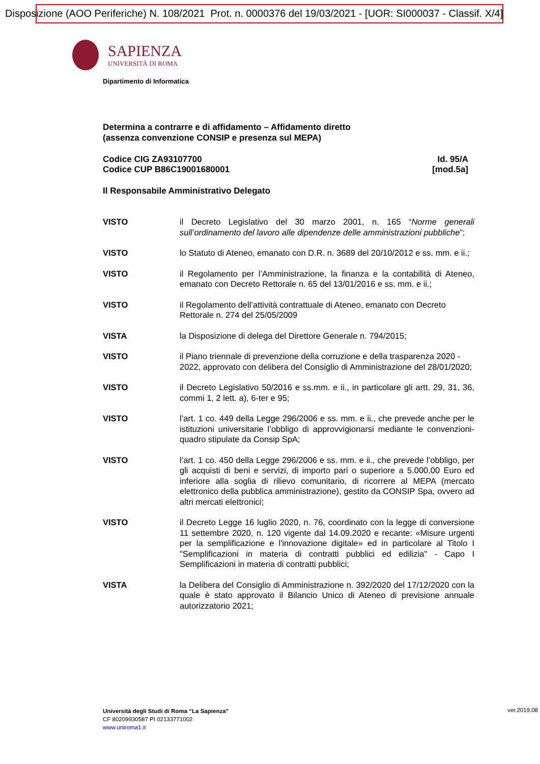Disposizione (AOO Periferiche) N. 108/2021 Prot. n. 0000376 del 19/03/2021 - [UOR: SI000037 - Classif. X/4]
SAPIENZA
UNIVERSITÀ DI ROMA
Dipartimento di Informatica
Determina a contrarre e di affidamento – Affidamento diretto
(assenza convenzione CONSIP e presenza sul MEPA)
Codice CIG ZA93107700
Codice CUP B86C19001680001
Id. 95/A
[mod.5a]
Il Responsabile Amministrativo Delegato
VISTO il Decreto Legislativo del 30 marzo 2001, n. 165 “Norme generali sull’ordinamento del lavoro alle dipendenze delle amministrazioni pubbliche”;
VISTO lo Statuto di Ateneo, emanato con D.R. n. 3689 del 20/10/2012 e ss. mm. e ii.;
VISTO il Regolamento per l’Amministrazione, la finanza e la contabilità di Ateneo, emanato con Decreto Rettorale n. 65 del 13/01/2016 e ss. mm. e ii.;
VISTO il Regolamento dell’attività contrattuale di Ateneo, emanato con Decreto Rettorale n. 274 del 25/05/2009
VISTA la Disposizione di delega del Direttore Generale n. 794/2015;
VISTO il Piano triennale di prevenzione della corruzione e della trasparenza 2020 - 2022, approvato con delibera del Consiglio di Amministrazione del 28/01/2020;
VISTO il Decreto Legislativo 50/2016 e ss.mm. e ii., in particolare gli artt. 29, 31, 36, commi 1, 2 lett. a), 6-ter e 95;
VISTO l’art. 1 co. 449 della Legge 296/2006 e ss. mm. e ii., che prevede anche per le istituzioni universitarie l’obbligo di approvvigionarsi mediante le convenzioni-quadro stipulate da Consip SpA;
VISTO l’art. 1 co. 450 della Legge 296/2006 e ss. mm. e ii., che prevede l’obbligo, per gli acquisti di beni e servizi, di importo pari o superiore a 5.000,00 Euro ed inferiore alla soglia di rilievo comunitario, di ricorrere al MEPA (mercato elettronico della pubblica amministrazione), gestito da CONSIP Spa, ovvero ad altri mercati elettronici;
VISTO il Decreto Legge 16 luglio 2020, n. 76, coordinato con la legge di conversione 11 settembre 2020, n. 120 vigente dal 14.09.2020 e recante: «Misure urgenti per la semplificazione e l'innovazione digitale» ed in particolare al Titolo I "Semplificazioni in materia di contratti pubblici ed edilizia" - Capo I Semplificazioni in materia di contratti pubblici;
VISTA la Delibera del Consiglio di Amministrazione n. 392/2020 del 17/12/2020 con la quale è stato approvato il Bilancio Unico di Ateneo di previsione annuale autorizzatorio 2021;
Università degli Studi di Roma “La Sapienza”
CF 80209930587 PI 02133771002
www.uniroma1.it
ver.2019.08